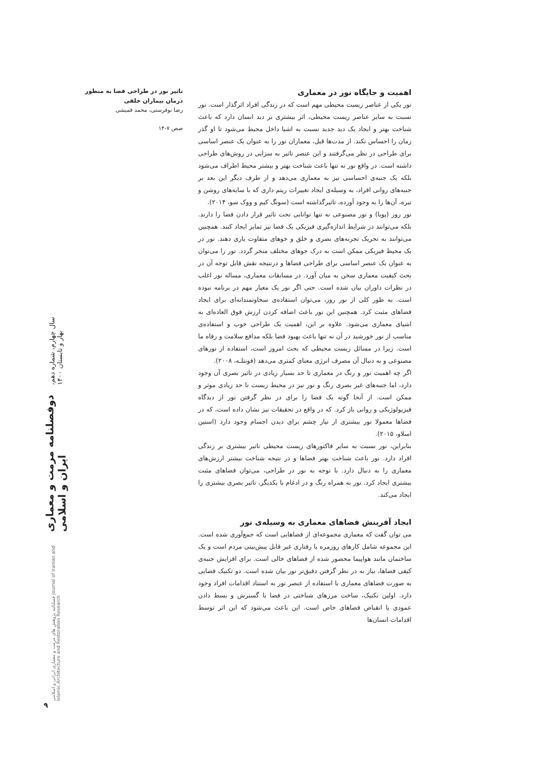تاثیر نور در طراحی فضا به منظور درمان بیماران خلقی
رضا نوفرستی، محمد قمیشی
صص ۷-۱۴
اهمیت و جایگاه نور در معماری
نور یکی از عناصر زیست محیطی مهم است که در زندگی افراد اثرگذار است. نور نسبت به سایر عناصر زیست محیطی، اثر بیشتری بر دید انسان دارد که باعث شناخت بهتر و ایجاد یک دید جدید نسبت به اشیا داخل محیط می‌شود تا او گذر زمان را احساس نکند. از مدت‌ها قبل، معماران نور را به عنوان یک عنصر اساسی برای طراحی در نظر می‌گرفتند و این عنصر تاثیر به سزایی در روش‌های طراحی داشته است. در واقع نور نه تنها باعث شناخت بهتر و بیشتر محیط اطراف می‌شود بلکه یک جنبه‌ی احساسی نیز به معماری می‌دهد و از طرف دیگر این بعد بر جنبه‌های روانی افراد، به وسیله‌ی ایجاد تغییرات ریتم داری که با سایه‌های روشن و تیره، آن‌ها را به وجود آورده، تاثیرگذاشته است (سونگ کیم و ووک سو، ۲۰۱۴).
نور روز (پویا) و نور مصنوعی نه تنها توانایی تحت تاثیر قرار دادن فضا را دارند. بلکه می‌توانند در شرایط اندازه‌گیری فیزیکی یک فضا نیز تمایز ایجاد کنند. همچنین می‌توانند به تحریک تجربه‌های بصری و خلق و خوهای متفاوت یاری دهند. نور در یک محیط فیزیکی ممکن است به درک جوهای مختلف منجر گردد. نور را می‌توان به عنوان یک عنصر اساسی برای طراحی فضاها و درنتیجه نقش قابل توجه آن در بحث کیفیت معماری سخن به میان آورد. در مسابقات معماری، مساله نور اغلب در نظرات داوران بیان شده است. حتی اگر نور یک معیار مهم در برنامه نبوده است. به طور کلی از نور روز، می‌توان استفاده‌ی سخاوتمندانه‌ای برای ایجاد فضاهای مثبت کرد. همچنین این نور باعث اضافه کردن ارزش فوق العاده‌ای به اشیای معماری می‌شود. علاوه بر این، اهمیت یک طراحی خوب و استفاده‌ی مناسب از نور خورشید در آن نه تنها باعث بهبود فضا بلکه مدافع سلامت و رفاه ما است. زیرا در مسائل زیست محیطی که بحث امروز است، استفاده از نورهای مصنوعی و به دنبال آن مصرف انرژی معنای کمتری می‌دهد (فونتلـه، ۲۰۰۸).
اگر چه اهمیت نور و رنگ در معماری تا حد بسیار زیادی در تاثیر بصری آن وجود دارد، اما جنبه‌های غیر بصری رنگ و نور نیز در محیط زیست تا حد زیادی موثر و ممکن است. از آنجا گوته یک فضا را برای در نظر گرفتن نور از دیدگاه فیزیولوژیکی و روانی باز کرد. که در واقع در تحقیقات نیز نشان داده است، که در فضاها معمولا نور بیشتری از نیاز چشم برای دیدن اجسام وجود دارد (استین اسلاو، ۲۰۱۵).
بنابراین، نور نسبت به سایر فاکتورهای زیست محیطی تاثیر بیشتری بر زندگی افراد دارد. نور باعث شناخت بهتر فضاها و در نتیجه شناخت بیشتر ارزش‌های معماری را به دنبال دارد. با توجه به نور در طراحی، می‌توان فضاهای مثبت بیشتری ایجاد کرد. نور به همراه رنگ و در ادغام با یکدیگر، تاثیر بصری بیشتری را ایجاد می‌کند.
ایجاد آفرینش فضاهای معماری به وسیله‌ی نور
می توان گفت که معماری مجموعه‌ای از فضاهایی است که جمع‌آوری شده است. این مجموعه شامل کارهای روزمره یا رفتاری غیر قابل پیش‌بینی مردم است و یک ساختمان مانند هواپیما محصور شده از فضاهای خالی است. برای افزایش جنبه‌ی کیفی فضاها، نیاز به در نظر گرفتن دقیق‌تر نور بیان شده است. دو تکنیک فضایی به صورت فضاهای معماری با استفاده از عنصر نور به استناد اقدامات افراد وجود دارد. اولین تکنیک، ساخت مرزهای شناختی در فضا با گسترش و بسط دادن عمودی یا انقباض فضاهای خاص است. این باعث می‌شود که این اثر توسط اقدامات انسان‌ها
سال چهارم، شماره دهم، بهار و تابستان ۱۴۰۰
دوفصلنامه مرمت و معماری ایران و اسلامی
فصلنامه پژوهش های مرمت و معماری ایرانی و اسلامی Journal of Iranian and Islamic Architecture and Restoration Research
۹